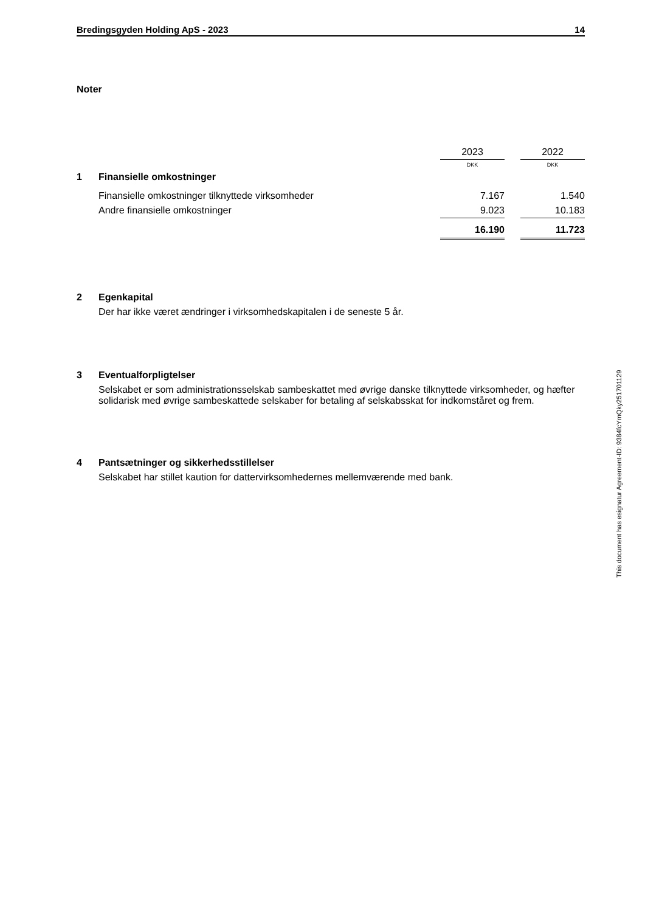Bredingsgyden Holding ApS - 2023 14
Noter
| | | 2023 | | 2022 |
| | | DKK | | DKK |
| 1 | Finansielle omkostninger | | | |
| | Finansielle omkostninger tilknyttede virksomheder | 7.167 | | 1.540 |
| | Andre finansielle omkostninger | 9.023 | | 10.183 |
| | | 16.190 | | 11.723 |
2 Egenkapital
Der har ikke været ændringer i virksomhedskapitalen i de seneste 5 år.
3 Eventualforpligtelser
Selskabet er som administrationsselskab sambeskattet med øvrige danske tilknyttede virksomheder, og hæfter solidarisk med øvrige sambeskattede selskaber for betaling af selskabsskat for indkomståret og frem.
4 Pantsætninger og sikkerhedsstillelser
Selskabet har stillet kaution for dattervirksomhedernes mellemværende med bank.
This document has esignatur Agreement-ID: 9384fcYmQky251701129